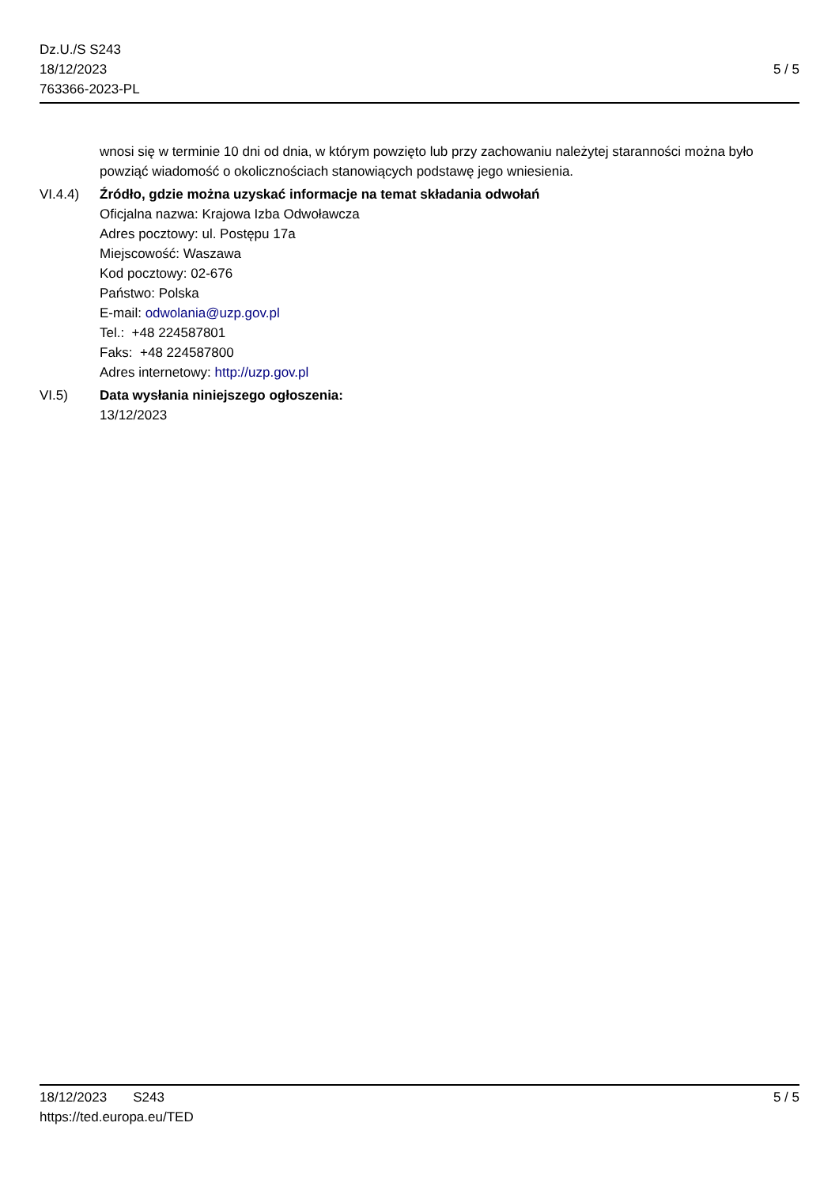Dz.U./S S243
18/12/2023
763366-2023-PL
5 / 5
wnosi się w terminie 10 dni od dnia, w którym powzięto lub przy zachowaniu należytej staranności można było powziąć wiadomość o okolicznościach stanowiących podstawę jego wniesienia.
VI.4.4) Źródło, gdzie można uzyskać informacje na temat składania odwołań
Oficjalna nazwa: Krajowa Izba Odwoławcza
Adres pocztowy: ul. Postępu 17a
Miejscowość: Waszawa
Kod pocztowy: 02-676
Państwo: Polska
E-mail: odwolania@uzp.gov.pl
Tel.: +48 224587801
Faks: +48 224587800
Adres internetowy: http://uzp.gov.pl
VI.5) Data wysłania niniejszego ogłoszenia:
13/12/2023
18/12/2023 S243
https://ted.europa.eu/TED
5 / 5